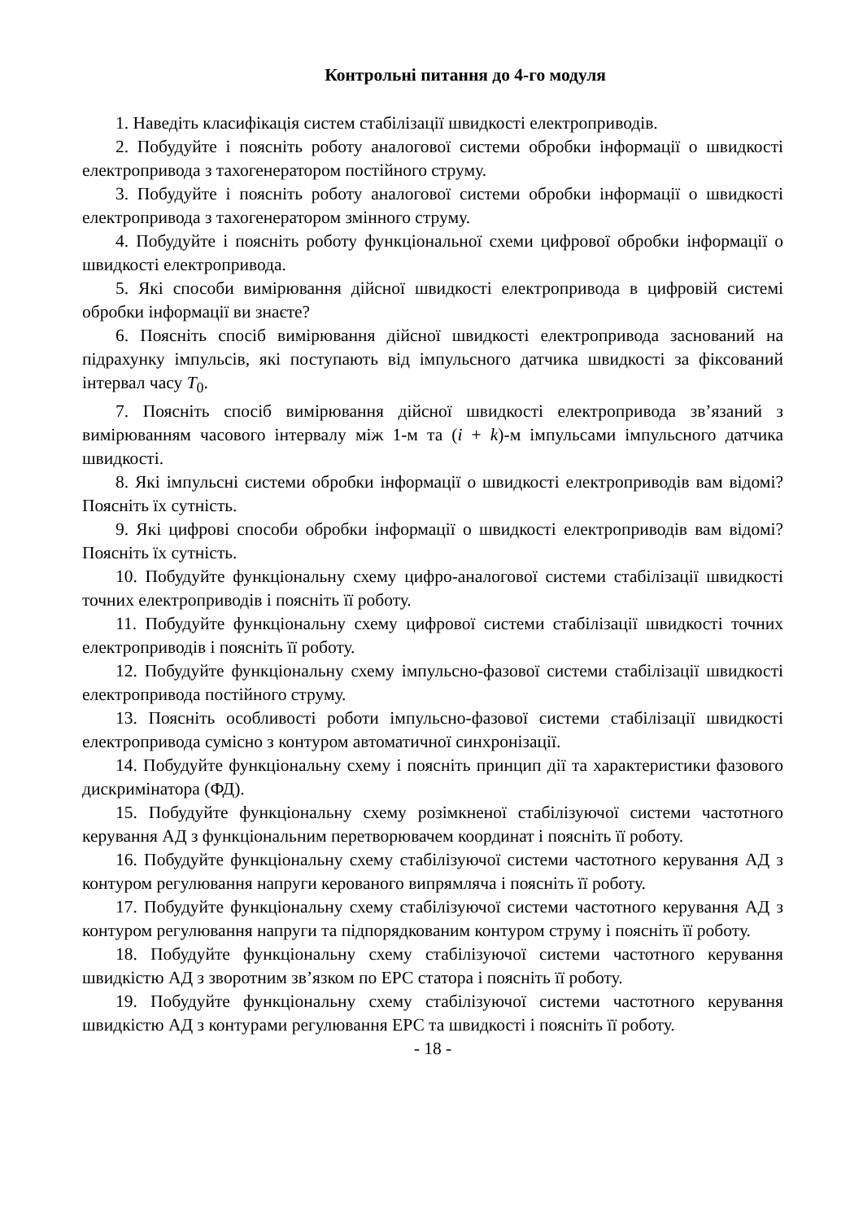Контрольні питання до 4-го модуля
1. Наведіть класифікація систем стабілізації швидкості електроприводів.
2. Побудуйте і поясніть роботу аналогової системи обробки інформації о швидкості електропривода з тахогенератором постійного струму.
3. Побудуйте і поясніть роботу аналогової системи обробки інформації о швидкості електропривода з тахогенератором змінного струму.
4. Побудуйте і поясніть роботу функціональної схеми цифрової обробки інформації о швидкості електропривода.
5. Які способи вимірювання дійсної швидкості електропривода в цифровій системі обробки інформації ви знаєте?
6. Поясніть спосіб вимірювання дійсної швидкості електропривода заснований на підрахунку імпульсів, які поступають від імпульсного датчика швидкості за фіксований інтервал часу T<sub>0</sub>.
7. Поясніть спосіб вимірювання дійсної швидкості електропривода зв’язаний з вимірюванням часового інтервалу між 1-м та (i + k)-м імпульсами імпульсного датчика швидкості.
8. Які імпульсні системи обробки інформації о швидкості електроприводів вам відомі? Поясніть їх сутність.
9. Які цифрові способи обробки інформації о швидкості електроприводів вам відомі? Поясніть їх сутність.
10. Побудуйте функціональну схему цифро-аналогової системи стабілізації швидкості точних електроприводів і поясніть її роботу.
11. Побудуйте функціональну схему цифрової системи стабілізації швидкості точних електроприводів і поясніть її роботу.
12. Побудуйте функціональну схему імпульсно-фазової системи стабілізації швидкості електропривода постійного струму.
13. Поясніть особливості роботи імпульсно-фазової системи стабілізації швидкості електропривода сумісно з контуром автоматичної синхронізації.
14. Побудуйте функціональну схему і поясніть принцип дії та характеристики фазового дискримінатора (ФД).
15. Побудуйте функціональну схему розімкненої стабілізуючої системи частотного керування АД з функціональним перетворювачем координат і поясніть її роботу.
16. Побудуйте функціональну схему стабілізуючої системи частотного керування АД з контуром регулювання напруги керованого випрямляча і поясніть її роботу.
17. Побудуйте функціональну схему стабілізуючої системи частотного керування АД з контуром регулювання напруги та підпорядкованим контуром струму і поясніть її роботу.
18. Побудуйте функціональну схему стабілізуючої системи частотного керування швидкістю АД з зворотним зв’язком по ЕРС статора і поясніть її роботу.
19. Побудуйте функціональну схему стабілізуючої системи частотного керування швидкістю АД з контурами регулювання ЕРС та швидкості і поясніть її роботу.
- 18 -